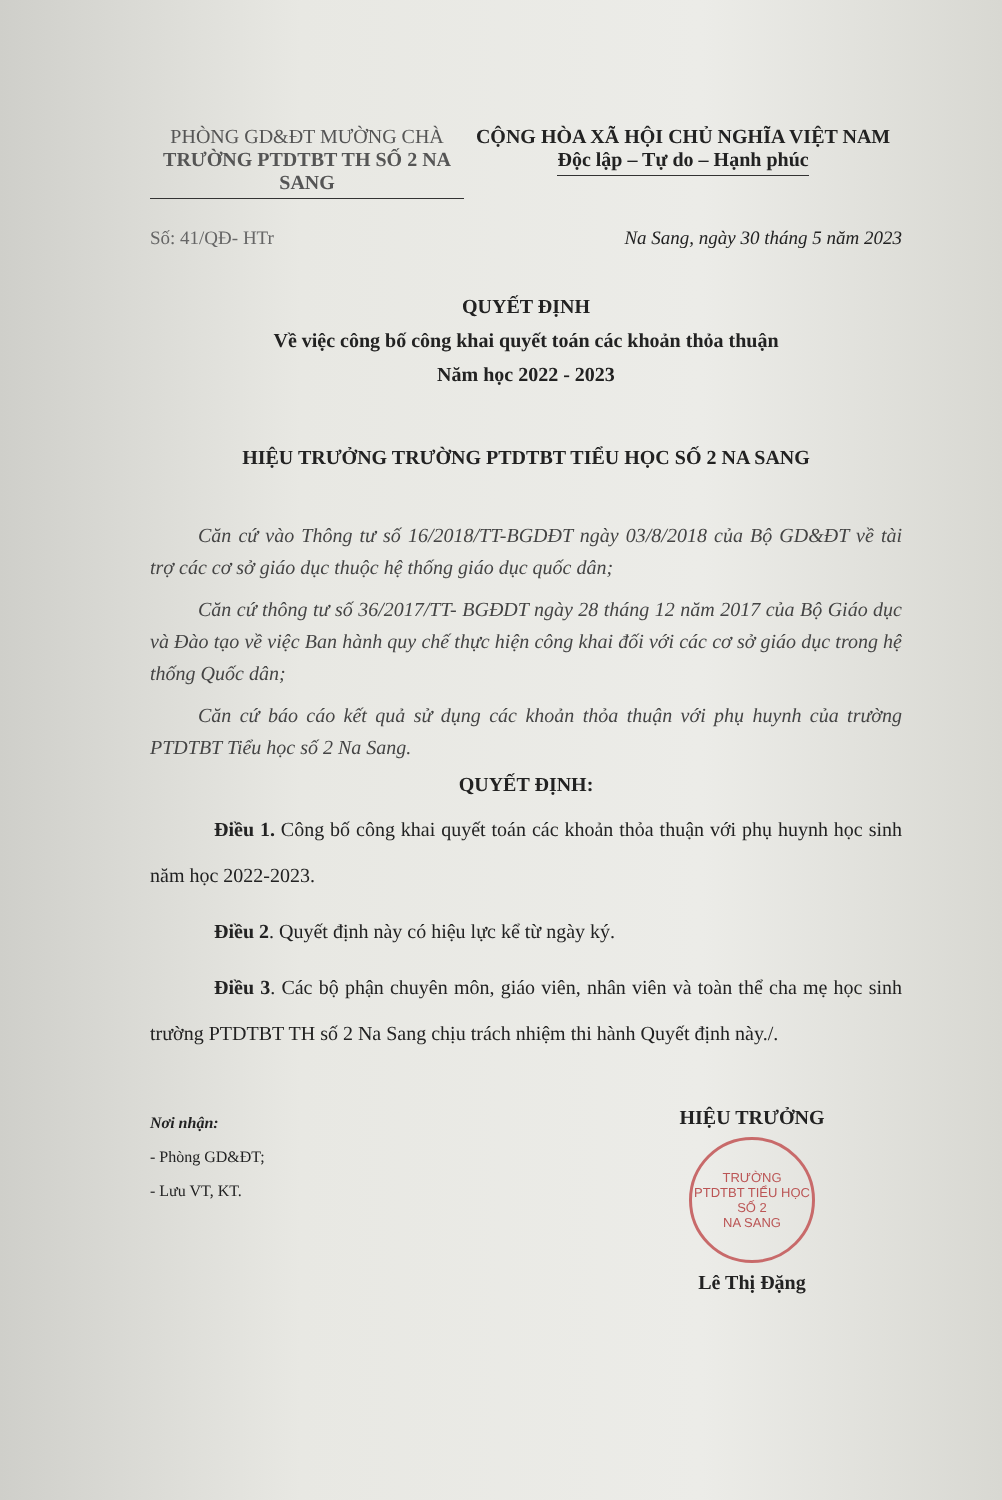PHÒNG GD&ĐT MƯỜNG CHÀ
TRƯỜNG PTDTBT TH SỐ 2 NA SANG
CỘNG HÒA XÃ HỘI CHỦ NGHĨA VIỆT NAM
Độc lập – Tự do – Hạnh phúc
Số: 41/QĐ- HTr Na Sang, ngày 30 tháng 5 năm 2023
QUYẾT ĐỊNH
Về việc công bố công khai quyết toán các khoản thỏa thuận
Năm học 2022 - 2023
HIỆU TRƯỞNG TRƯỜNG PTDTBT TIỂU HỌC SỐ 2 NA SANG
Căn cứ vào Thông tư số 16/2018/TT-BGDĐT ngày 03/8/2018 của Bộ GD&ĐT về tài trợ các cơ sở giáo dục thuộc hệ thống giáo dục quốc dân;
Căn cứ thông tư số 36/2017/TT- BGĐDT ngày 28 tháng 12 năm 2017 của Bộ Giáo dục và Đào tạo về việc Ban hành quy chế thực hiện công khai đối với các cơ sở giáo dục trong hệ thống Quốc dân;
Căn cứ báo cáo kết quả sử dụng các khoản thỏa thuận với phụ huynh của trường PTDTBT Tiểu học số 2 Na Sang.
QUYẾT ĐỊNH:
Điều 1. Công bố công khai quyết toán các khoản thỏa thuận với phụ huynh học sinh năm học 2022-2023.
Điều 2. Quyết định này có hiệu lực kể từ ngày ký.
Điều 3. Các bộ phận chuyên môn, giáo viên, nhân viên và toàn thể cha mẹ học sinh trường PTDTBT TH số 2 Na Sang chịu trách nhiệm thi hành Quyết định này./.
Nơi nhận:
- Phòng GD&ĐT;
- Lưu VT, KT.
HIỆU TRƯỞNG
TRƯỜNG
PTDTBT TIỂU HỌC
SỐ 2
NA SANG
Lê Thị Đặng